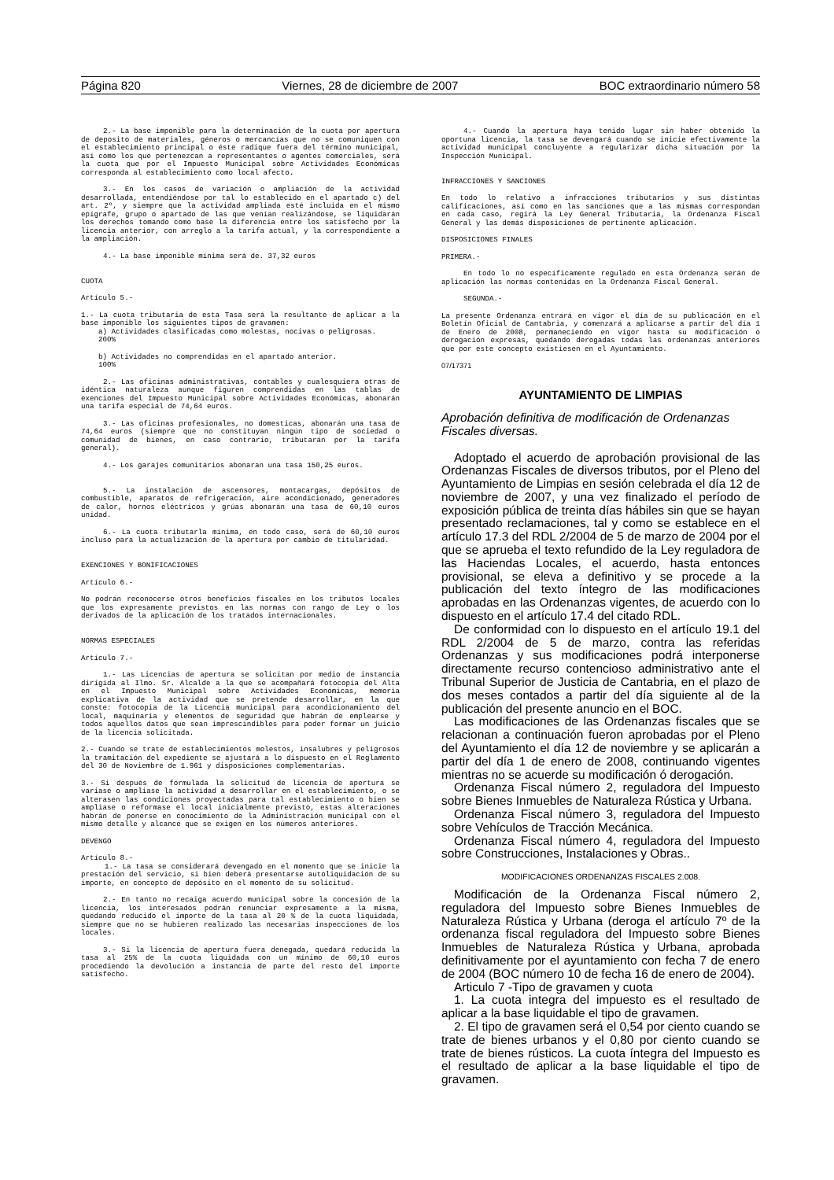Página 820 Viernes, 28 de diciembre de 2007 BOC extraordinario número 58
2.- La base imponible para la determinación de la cuota por apertura de deposito de materiales, géneros o mercancías que no se comuniquen con el establecimiento principal o éste radique fuera del término municipal, así como los que pertenezcan a representantes o agentes comerciales, será la cuota que por el Impuesto Municipal sobre Actividades Económicas corresponda al establecimiento como local afecto.
3.- En los casos de variación o ampliación de la actividad desarrollada, entendiéndose por tal lo establecido en el apartado c) del art. 2º, y siempre que la actividad ampliada esté incluida en el mismo epígrafe, grupo o apartado de las que venían realizándose, se liquidarán los derechos tomando como base la diferencia entre los satisfecho por la licencia anterior, con arreglo a la tarifa actual, y la correspondiente a la ampliación.
4.- La base imponible mínima será de. 37,32 euros
CUOTA
Artículo 5.-
1.- La cuota tributaria de esta Tasa será la resultante de aplicar a la base imponible los siguientes tipos de gravamen:
a) Actividades clasificadas como molestas, nocivas o peligrosas.
200%
b) Actividades no comprendidas en el apartado anterior.
100%
2.- Las oficinas administrativas, contables y cualesquiera otras de idéntica naturaleza aunque figuren comprendidas en las tablas de exenciones del Impuesto Municipal sobre Actividades Económicas, abonarán una tarifa especial de 74,64 euros.
3.- Las oficinas profesionales, no domesticas, abonarán una tasa de 74,64 euros (siempre que no constituyan ningún tipo de sociedad o comunidad de bienes, en caso contrario, tributarán por la tarifa general).
4.- Los garajes comunitarios abonaran una tasa 150,25 euros.
5.- La instalación de ascensores, montacargas, depósitos de combustible, aparatos de refrigeración, aire acondicionado, generadores de calor, hornos eléctricos y grúas abonarán una tasa de 60,10 euros unidad.
6.- La cuota tributarla mínima, en todo caso, será de 60,10 euros incluso para la actualización de la apertura por cambio de titularidad.
EXENCIONES Y BONIFICACIONES
Artículo 6.-
No podrán reconocerse otros beneficios fiscales en los tributos locales que los expresamente previstos en las normas con rango de Ley o los derivados de la aplicación de los tratados internacionales.
NORMAS ESPECIALES
Artículo 7.-
1.- Las Licencias de apertura se solicitan por medio de instancia dirigida al Ilmo. Sr. Alcalde a la que se acompañará fotocopia del Alta en el Impuesto Municipal sobre Actividades Económicas, memoria explicativa de la actividad que se pretende desarrollar, en la que conste: fotocopia de la Licencia municipal para acondicionamiento del local, maquinaria y elementos de seguridad que habrán de emplearse y todos aquellos datos que sean imprescindibles para poder formar un juicio de la licencia solicitada.
2.- Cuando se trate de establecimientos molestos, insalubres y peligrosos la tramitación del expediente se ajustará a lo dispuesto en el Reglamento del 30 de Noviembre de 1.961 y disposiciones complementarias.
3.- Si después de formulada la solicitud de licencia de apertura se variase o ampliase la actividad a desarrollar en el establecimiento, o se alterasen las condiciones proyectadas para tal establecimiento o bien se ampliase o reformase el local inicialmente previsto, estas alteraciones habrán de ponerse en conocimiento de la Administración municipal con el mismo detalle y alcance que se exigen en los números anteriores.
DEVENGO
Artículo 8.-
1.- La tasa se considerará devengado en el momento que se inicie la prestación del servicio, si bien deberá presentarse autoliquidación de su importe, en concepto de depósito en el momento de su solicitud.
2.- En tanto no recaiga acuerdo municipal sobre la concesión de la licencia, los interesados podrán renunciar expresamente a la misma, quedando reducido el importe de la tasa al 20 % de la cuota liquidada, siempre que no se hubieren realizado las necesarias inspecciones de los locales.
3.- Si la licencia de apertura fuera denegada, quedará reducida la tasa al 25% de la cuota liquidada con un mínimo de 60,10 euros procediendo la devolución a instancia de parte del resto del importe satisfecho.
4.- Cuando la apertura haya tenido lugar sin haber obtenido la oportuna licencia, la tasa se devengará cuando se inicie efectivamente la actividad municipal concluyente a regularizar dicha situación por la Inspección Municipal.
INFRACCIONES Y SANCIONES
En todo lo relativo a infracciones tributarios y sus distintas calificaciones, así como en las sanciones que a las mismas correspondan en cada caso, regirá la Ley General Tributaria, la Ordenanza Fiscal General y las demás disposiciones de pertinente aplicación.
DISPOSICIONES FINALES
PRIMERA.-
En todo lo no específicamente regulado en esta Ordenanza serán de aplicación las normas contenidas en la Ordenanza Fiscal General.
SEGUNDA.-
La presente Ordenanza entrará en vigor el día de su publicación en el Boletín Oficial de Cantabria, y comenzará a aplicarse a partir del día 1 de Enero de 2008, permaneciendo en vigor hasta su modificación o derogación expresas, quedando derogadas todas las ordenanzas anteriores que por este concepto existiesen en el Ayuntamiento.
07/17371
AYUNTAMIENTO DE LIMPIAS
Aprobación definitiva de modificación de Ordenanzas Fiscales diversas.
Adoptado el acuerdo de aprobación provisional de las Ordenanzas Fiscales de diversos tributos, por el Pleno del Ayuntamiento de Limpias en sesión celebrada el día 12 de noviembre de 2007, y una vez finalizado el período de exposición pública de treinta días hábiles sin que se hayan presentado reclamaciones, tal y como se establece en el artículo 17.3 del RDL 2/2004 de 5 de marzo de 2004 por el que se aprueba el texto refundido de la Ley reguladora de las Haciendas Locales, el acuerdo, hasta entonces provisional, se eleva a definitivo y se procede a la publicación del texto íntegro de las modificaciones aprobadas en las Ordenanzas vigentes, de acuerdo con lo dispuesto en el artículo 17.4 del citado RDL.
De conformidad con lo dispuesto en el artículo 19.1 del RDL 2/2004 de 5 de marzo, contra las referidas Ordenanzas y sus modificaciones podrá interponerse directamente recurso contencioso administrativo ante el Tribunal Superior de Justicia de Cantabria, en el plazo de dos meses contados a partir del día siguiente al de la publicación del presente anuncio en el BOC.
Las modificaciones de las Ordenanzas fiscales que se relacionan a continuación fueron aprobadas por el Pleno del Ayuntamiento el día 12 de noviembre y se aplicarán a partir del día 1 de enero de 2008, continuando vigentes mientras no se acuerde su modificación ó derogación.
Ordenanza Fiscal número 2, reguladora del Impuesto sobre Bienes Inmuebles de Naturaleza Rústica y Urbana.
Ordenanza Fiscal número 3, reguladora del Impuesto sobre Vehículos de Tracción Mecánica.
Ordenanza Fiscal número 4, reguladora del Impuesto sobre Construcciones, Instalaciones y Obras..
MODIFICACIONES ORDENANZAS FISCALES 2.008.
Modificación de la Ordenanza Fiscal número 2, reguladora del Impuesto sobre Bienes Inmuebles de Naturaleza Rústica y Urbana (deroga el artículo 7º de la ordenanza fiscal reguladora del Impuesto sobre Bienes Inmuebles de Naturaleza Rústica y Urbana, aprobada definitivamente por el ayuntamiento con fecha 7 de enero de 2004 (BOC número 10 de fecha 16 de enero de 2004).
Articulo 7 -Tipo de gravamen y cuota
1. La cuota integra del impuesto es el resultado de aplicar a la base liquidable el tipo de gravamen.
2. El tipo de gravamen será el 0,54 por ciento cuando se trate de bienes urbanos y el 0,80 por ciento cuando se trate de bienes rústicos. La cuota íntegra del Impuesto es el resultado de aplicar a la base liquidable el tipo de gravamen.